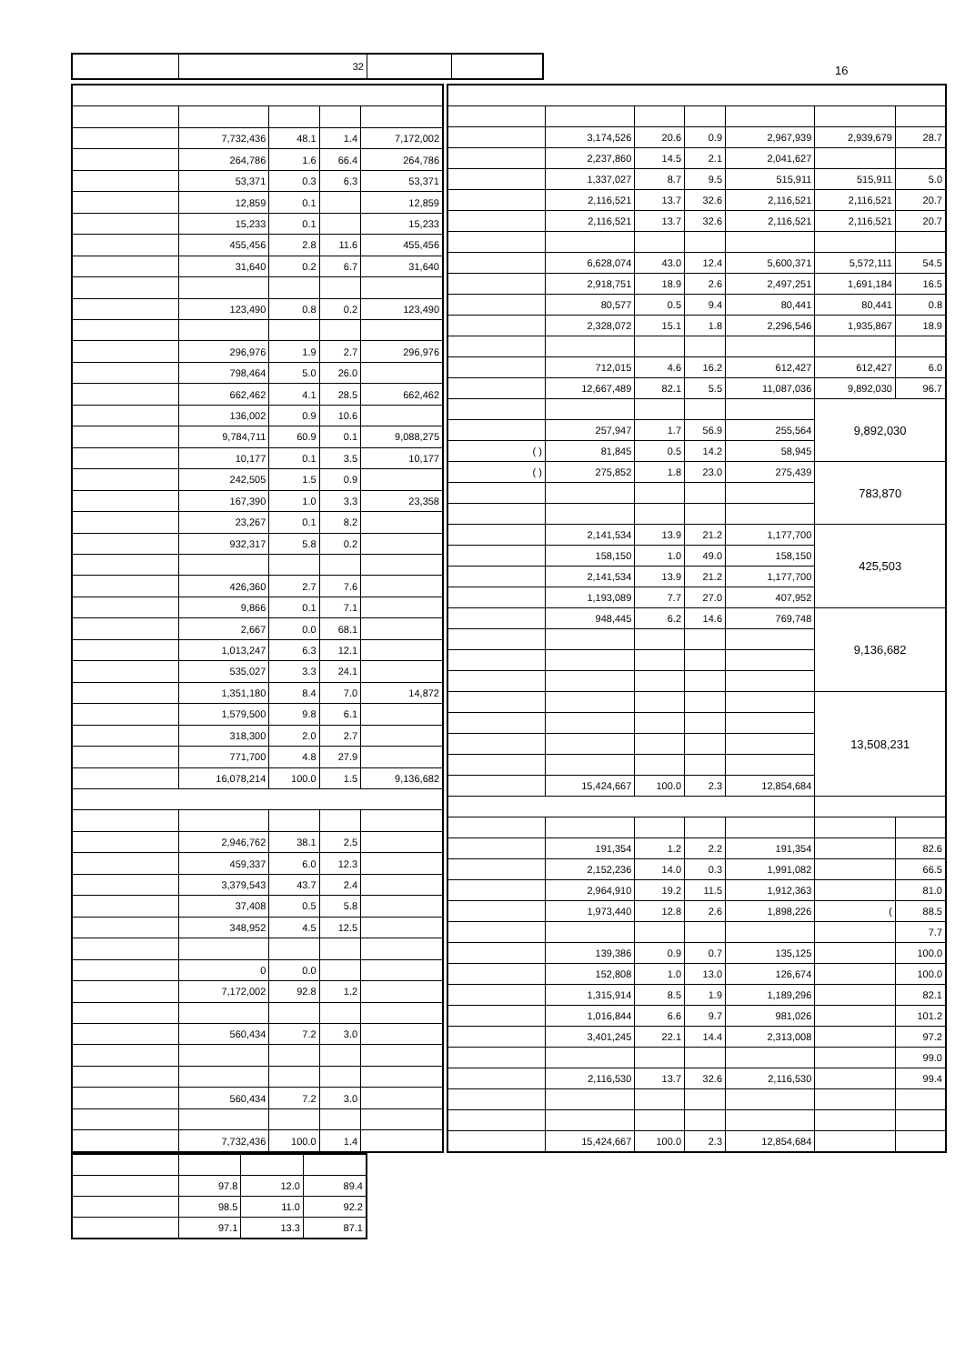| | 32 | | |
16
| | 7,732,436 | 48.1 | 1.4 | 7,172,002 |
| | 264,786 | 1.6 | 66.4 | 264,786 |
| | 53,371 | 0.3 | 6.3 | 53,371 |
| | 12,859 | 0.1 | | 12,859 |
| | 15,233 | 0.1 | | 15,233 |
| | 455,456 | 2.8 | 11.6 | 455,456 |
| | 31,640 | 0.2 | 6.7 | 31,640 |
| | 123,490 | 0.8 | 0.2 | 123,490 |
| | 296,976 | 1.9 | 2.7 | 296,976 |
| | 798,464 | 5.0 | 26.0 | |
| | 662,462 | 4.1 | 28.5 | 662,462 |
| | 136,002 | 0.9 | 10.6 | |
| | 9,784,711 | 60.9 | 0.1 | 9,088,275 |
| | 10,177 | 0.1 | 3.5 | 10,177 |
| | 242,505 | 1.5 | 0.9 | |
| | 167,390 | 1.0 | 3.3 | 23,358 |
| | 23,267 | 0.1 | 8.2 | |
| | 932,317 | 5.8 | 0.2 | |
| | 426,360 | 2.7 | 7.6 | |
| | 9,866 | 0.1 | 7.1 | |
| | 2,667 | 0.0 | 68.1 | |
| | 1,013,247 | 6.3 | 12.1 | |
| | 535,027 | 3.3 | 24.1 | |
| | 1,351,180 | 8.4 | 7.0 | 14,872 |
| | 1,579,500 | 9.8 | 6.1 | |
| | 318,300 | 2.0 | 2.7 | |
| | 771,700 | 4.8 | 27.9 | |
| | 16,078,214 | 100.0 | 1.5 | 9,136,682 |
| | 2,946,762 | 38.1 | 2.5 | |
| | 459,337 | 6.0 | 12.3 | |
| | 3,379,543 | 43.7 | 2.4 | |
| | 37,408 | 0.5 | 5.8 | |
| | 348,952 | 4.5 | 12.5 | |
| | 0 | 0.0 | | |
| | 7,172,002 | 92.8 | 1.2 | |
| | 560,434 | 7.2 | 3.0 | |
| | 560,434 | 7.2 | 3.0 | |
| | 7,732,436 | 100.0 | 1.4 | |
| | 3,174,526 | 20.6 | 0.9 | 2,967,939 | 2,939,679 | 28.7 |
| | 2,237,860 | 14.5 | 2.1 | 2,041,627 | | |
| | 1,337,027 | 8.7 | 9.5 | 515,911 | 515,911 | 5.0 |
| | 2,116,521 | 13.7 | 32.6 | 2,116,521 | 2,116,521 | 20.7 |
| | 2,116,521 | 13.7 | 32.6 | 2,116,521 | 2,116,521 | 20.7 |
| | 6,628,074 | 43.0 | 12.4 | 5,600,371 | 5,572,111 | 54.5 |
| | 2,918,751 | 18.9 | 2.6 | 2,497,251 | 1,691,184 | 16.5 |
| | 80,577 | 0.5 | 9.4 | 80,441 | 80,441 | 0.8 |
| | 2,328,072 | 15.1 | 1.8 | 2,296,546 | 1,935,867 | 18.9 |
| | 712,015 | 4.6 | 16.2 | 612,427 | 612,427 | 6.0 |
| | 12,667,489 | 82.1 | 5.5 | 11,087,036 | 9,892,030 | 96.7 |
| | | | | | 9,892,030 | |
| | 257,947 | 1.7 | 56.9 | 255,564 | | |
| ( ) | 81,845 | 0.5 | 14.2 | 58,945 | | |
| ( ) | 275,852 | 1.8 | 23.0 | 275,439 | 783,870 | |
| | 2,141,534 | 13.9 | 21.2 | 1,177,700 | 425,503 | |
| | 158,150 | 1.0 | 49.0 | 158,150 | | |
| | 2,141,534 | 13.9 | 21.2 | 1,177,700 | | |
| | 1,193,089 | 7.7 | 27.0 | 407,952 | | |
| | 948,445 | 6.2 | 14.6 | 769,748 | 9,136,682 | |
| | | | | | 13,508,231 | |
| | 15,424,667 | 100.0 | 2.3 | 12,854,684 | | |
| | 191,354 | 1.2 | 2.2 | 191,354 | | 82.6 |
| | 2,152,236 | 14.0 | 0.3 | 1,991,082 | | 66.5 |
| | 2,964,910 | 19.2 | 11.5 | 1,912,363 | | 81.0 |
| | 1,973,440 | 12.8 | 2.6 | 1,898,226 | ( | 88.5 |
| | | | | | | 7.7 |
| | 139,386 | 0.9 | 0.7 | 135,125 | | 100.0 |
| | 152,808 | 1.0 | 13.0 | 126,674 | | 100.0 |
| | 1,315,914 | 8.5 | 1.9 | 1,189,296 | | 82.1 |
| | 1,016,844 | 6.6 | 9.7 | 981,026 | | 101.2 |
| | 3,401,245 | 22.1 | 14.4 | 2,313,008 | | 97.2 |
| | | | | | | 99.0 |
| | 2,116,530 | 13.7 | 32.6 | 2,116,530 | | 99.4 |
| | 15,424,667 | 100.0 | 2.3 | 12,854,684 | | |
| | 97.8 | 12.0 | 89.4 |
| | 98.5 | 11.0 | 92.2 |
| | 97.1 | 13.3 | 87.1 |